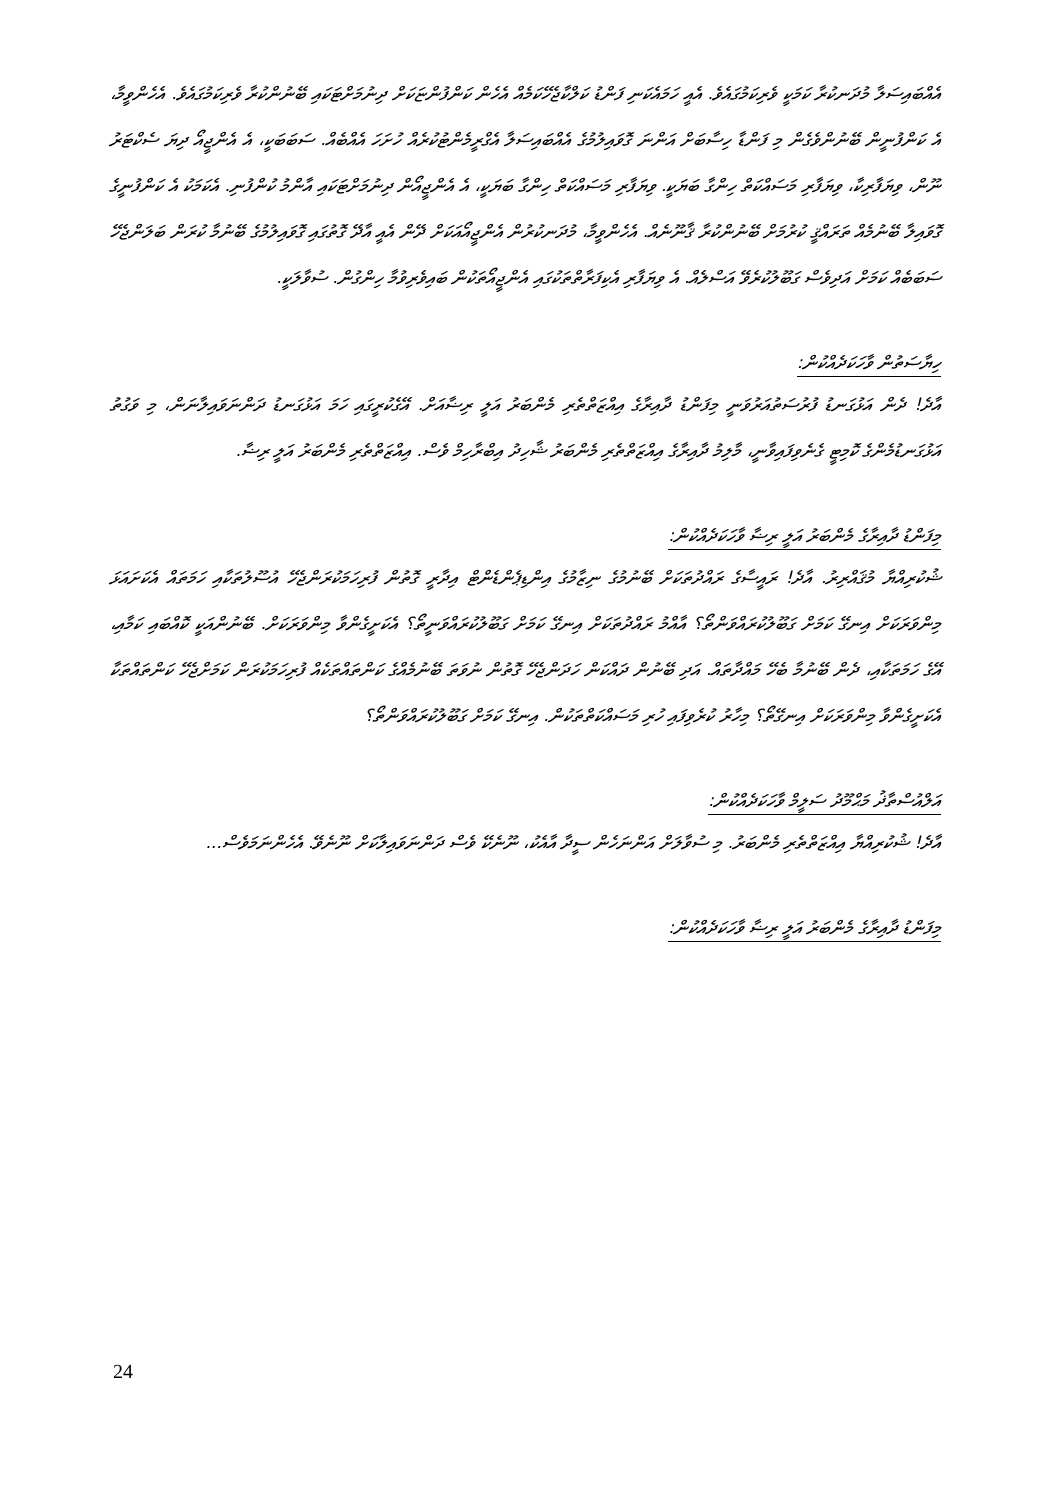އެއްބައިސަލާ މުދަނކުރާ ކަމަކީ ވެރިކަމުގައެވެ. އެއީ ހަމައެކަނި ފަންޑު ކަލްކާޖެހޭކަމެއް އެހެން ކަންފުންޏަކަށް ދިނުމަށްޓަކައި ބޭނުންކުރާ ވެރިކަމުގައެވެ. އެހެންވީމާ، އެ ކަންފުނީން ބޭނުންވެގެން މި ފަންޑާ ހިސާބަށް އަންނަ ގޮވައިލުމުގެ އެއްބައިސަލާ އެގްރީމެންޓުކުރެއް ހުށަހަ އެއްބެއް. ސަބަބަކީ، އެ އެންޖީއޯ ދިޔަ ސެކްޓަރު ނޫން، ވިޔަފާރިކާ، ވިޔަފާރި މަސައްކަތް ހިންގާ ބަޔަކީ. ވިޔަފާރި މަސައްކަތް ހިންގާ ބަޔަކީ، އެ އެންޖީއޯން ދިނުމަށްޓަކައި އާންމު ކުންފުނި. އެކަމަކު އެ ކަންފުނީގެ ގޮވައިލާ ބޭނުމެއް ތަރައްޤީ ކުރުމަށް ބޭނުންކުރާ ޤާނޫނެއް. އެހެންވީމާ، މުދަނކުރުން އެންޖީއޯއަކަށް ދޭން އެއީ އާދޭ ގޮތުގައި ގޮވައިލުމުގެ ބޭނުމާ ކުރަން ބަލަންޖެހޭ ސަބަބެއް ކަމަށް އަދިވެސް ގަބޫލުކުރެވޭ އަސްލެއް. އެ ވިޔަފާރި އެކިފަރާތްތަކުގައި އެންޖީއޯތަކުން ބައިވެރިވުމާ ހިންގުން. ސުވާލަކީ.
ހިޔާސަތުން ވާހަކަދެއްކުން:
އާދެ! ދެން އަޅުގަނޑު ފުރުސަތުއަރުވަނީ މިފަންޑު ދާއިރާގެ އިއްޒަތްތެރި މެންބަރު އަލީ ރިޟާއަށް. އޭގެކުރީގައި ހަމަ އަޅުގަނޑު ދަންނަވައިލާނަން، މި ވަގުތު އަޅުގަނޑުމެންގެ ކޮމިޓީ ގެނެވިފައިވާނީ، މާލިމު ދާއިރާގެ އިއްޒަތްތެރި މެންބަރު ޝާހިދު އިބްރާހިމް ވެސް. އިއްޒަތްތެރި މެންބަރު އަލީ ރިޟާ.
މިފަންޑު ދާއިރާގެ މެންބަރު އަލީ ރިޟާ ވާހަކަދެއްކުން:
ޝުކުރިއްޔާ މުޤައްރިރު. އާދެ! ރައީސާގެ ރައްދުތަކަށް ބޭނުމުގެ ނިޒާމުގެ އިންޑިޕެންޑެންޓް އިދާރީ ގޮތުން ފުރިހަމަކުރަންޖެހޭ އުސޫލުތަކާއި ހަމަތައް އެކަށައަޅަ މިންވަރަކަށް އިނގޭ ކަމަށް ގަބޫލުކުރައްވަންތޯ؟ އާއްމު ރައްދުތަކަށް އިނގޭ ކަމަށް ގަބޫލުކުރައްވަނީތޯ؟ އެކަށީގެންވާ މިންވަރަކަށް. ބޭނުންއަކީ ކޮއްބައި ކަމާއި، އޭގެ ހަމަތަކާއި، ދެން ބޭނުމާ ބެހޭ މައްދާތައް. އަދި ބޭނުން ދައްކަން ހަދަންޖެހޭ ގޮތުން ނުވަތަ ބޭނުމެއްގެ ކަންތައްތަކެއް ފުރިހަމަކުރަން ކަމަށްޖެހޭ ކަންތައްތަކާ އެކަށީގެންވާ މިންވަރަކަށް އިނގޭތޯ؟ މިހާރު ކުރެވިފައި ހުރި މަސައްކަތްތަކުން. އިނގޭ ކަމަށް ގަބޫލުކުރައްވަންތޯ؟
އަލްއުސްތާޛު މަޙްމޫދު ސަލީމް ވާހަކަދެއްކުން:
އާދެ! ޝުކުރިއްޔާ އިއްޒަތްތެރި މެންބަރު. މި ސުވާލަށް އަންނަހެން ސީދާ އާއެކު، ނޫނެކޭ ވެސް ދަންނަވައިލާކަށް ނޫނެވޭ. އެހެންނަމަވެސް...
މިފަންޑު ދާއިރާގެ މެންބަރު އަލީ ރިޟާ ވާހަކަދެއްކުން:
24